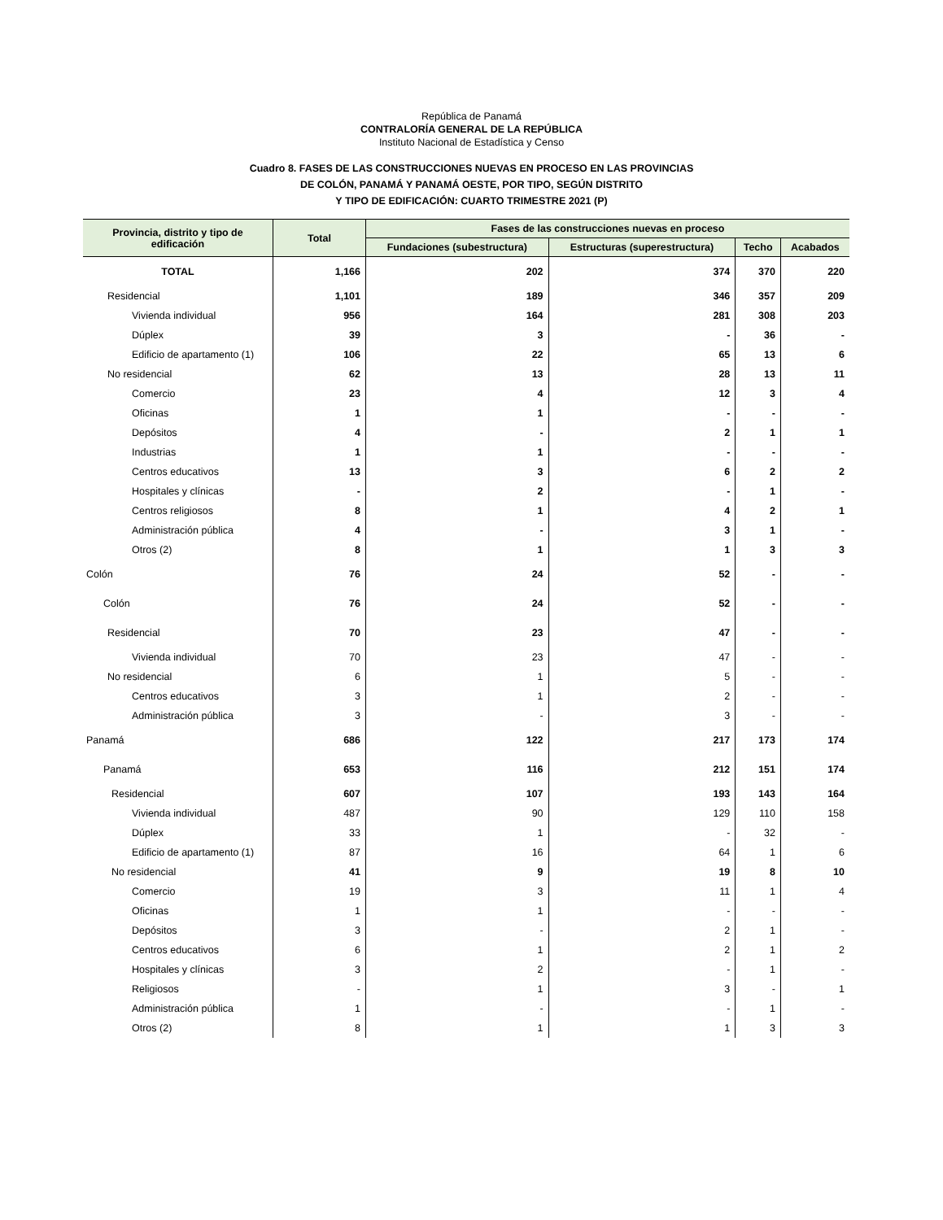República de Panamá
CONTRALORÍA GENERAL DE LA REPÚBLICA
Instituto Nacional de Estadística y Censo
Cuadro 8. FASES DE LAS CONSTRUCCIONES NUEVAS EN PROCESO EN LAS PROVINCIAS
DE COLÓN, PANAMÁ Y PANAMÁ OESTE, POR TIPO, SEGÚN DISTRITO
Y TIPO DE EDIFICACIÓN: CUARTO TRIMESTRE 2021 (P)
| Provincia, distrito y tipo de edificación | Total | Fases de las construcciones nuevas en proceso | | | |
| --- | --- | --- | --- | --- | --- |
| | | Fundaciones (subestructura) | Estructuras (superestructura) | Techo | Acabados |
| TOTAL | 1,166 | 202 | 374 | 370 | 220 |
| Residencial | 1,101 | 189 | 346 | 357 | 209 |
| Vivienda individual | 956 | 164 | 281 | 308 | 203 |
| Dúplex | 39 | 3 | - | 36 | - |
| Edificio de apartamento (1) | 106 | 22 | 65 | 13 | 6 |
| No residencial | 62 | 13 | 28 | 13 | 11 |
| Comercio | 23 | 4 | 12 | 3 | 4 |
| Oficinas | 1 | 1 | - | - | - |
| Depósitos | 4 | - | 2 | 1 | 1 |
| Industrias | 1 | 1 | - | - | - |
| Centros educativos | 13 | 3 | 6 | 2 | 2 |
| Hospitales y clínicas | - | 2 | - | 1 | - |
| Centros religiosos | 8 | 1 | 4 | 2 | 1 |
| Administración pública | 4 | - | 3 | 1 | - |
| Otros (2) | 8 | 1 | 1 | 3 | 3 |
| Colón | 76 | 24 | 52 | - | - |
| Colón | 76 | 24 | 52 | - | - |
| Residencial | 70 | 23 | 47 | - | - |
| Vivienda individual | 70 | 23 | 47 | - | - |
| No residencial | 6 | 1 | 5 | - | - |
| Centros educativos | 3 | 1 | 2 | - | - |
| Administración pública | 3 | - | 3 | - | - |
| Panamá | 686 | 122 | 217 | 173 | 174 |
| Panamá | 653 | 116 | 212 | 151 | 174 |
| Residencial | 607 | 107 | 193 | 143 | 164 |
| Vivienda individual | 487 | 90 | 129 | 110 | 158 |
| Dúplex | 33 | 1 | - | 32 | - |
| Edificio de apartamento (1) | 87 | 16 | 64 | 1 | 6 |
| No residencial | 41 | 9 | 19 | 8 | 10 |
| Comercio | 19 | 3 | 11 | 1 | 4 |
| Oficinas | 1 | 1 | - | - | - |
| Depósitos | 3 | - | 2 | 1 | - |
| Centros educativos | 6 | 1 | 2 | 1 | 2 |
| Hospitales y clínicas | 3 | 2 | - | 1 | - |
| Religiosos | - | 1 | 3 | - | 1 |
| Administración pública | 1 | - | - | 1 | - |
| Otros (2) | 8 | 1 | 1 | 3 | 3 |